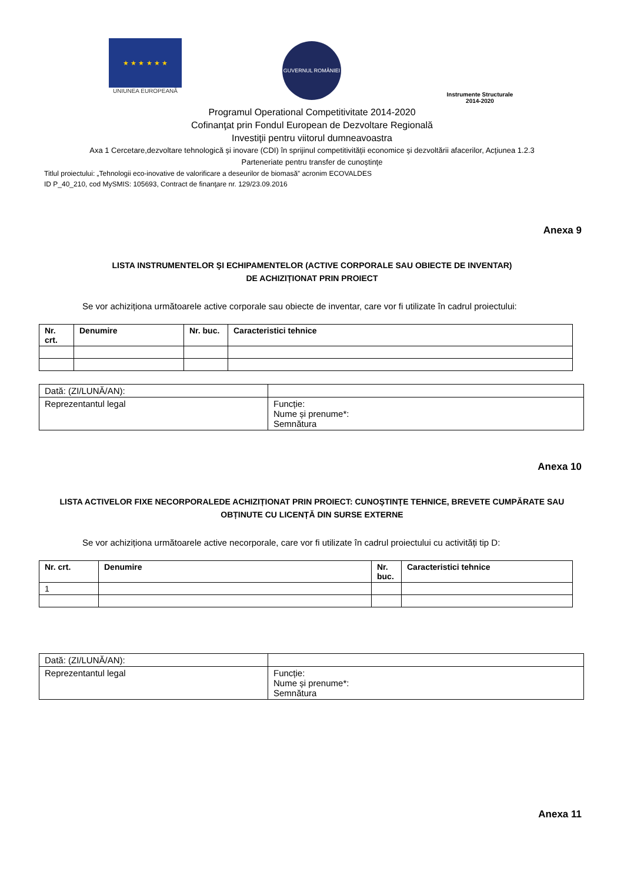★ ★ ★ ★ ★ ★
UNIUNEA EUROPEANĂ
GUVERNUL ROMÂNIEI
Instrumente Structurale
2014-2020
Programul Operational Competitivitate 2014-2020
Cofinanţat prin Fondul European de Dezvoltare Regională
Investiţii pentru viitorul dumneavoastra
Axa 1 Cercetare,dezvoltare tehnologică şi inovare (CDI) în sprijinul competitivităţii economice şi dezvoltării afacerilor, Acţiunea 1.2.3
Parteneriate pentru transfer de cunoştinţe
Titlul proiectului: „Tehnologii eco-inovative de valorificare a deseurilor de biomasă” acronim ECOVALDES
ID P_40_210, cod MySMIS: 105693, Contract de finanţare nr. 129/23.09.2016
Anexa 9
LISTA INSTRUMENTELOR ŞI ECHIPAMENTELOR (ACTIVE CORPORALE SAU OBIECTE DE INVENTAR)
DE ACHIZIȚIONAT PRIN PROIECT
Se vor achiziționa următoarele active corporale sau obiecte de inventar, care vor fi utilizate în cadrul proiectului:
| Nr. crt. | Denumire | Nr. buc. | Caracteristici tehnice |
| --- | --- | --- | --- |
| Dată: (ZI/LUNĂ/AN): | |
| Reprezentantul legal | Funcție: Nume și prenume*: Semnătura |
Anexa 10
LISTA ACTIVELOR FIXE NECORPORALEDE ACHIZIȚIONAT PRIN PROIECT: CUNOŞTINȚE TEHNICE, BREVETE CUMPĂRATE SAU OBȚINUTE CU LICENȚĂ DIN SURSE EXTERNE
Se vor achiziționa următoarele active necorporale, care vor fi utilizate în cadrul proiectului cu activități tip D:
| Nr. crt. | Denumire | Nr. buc. | Caracteristici tehnice |
| --- | --- | --- | --- |
| 1 | | | |
| Dată: (ZI/LUNĂ/AN): | |
| Reprezentantul legal | Funcție: Nume și prenume*: Semnătura |
Anexa 11